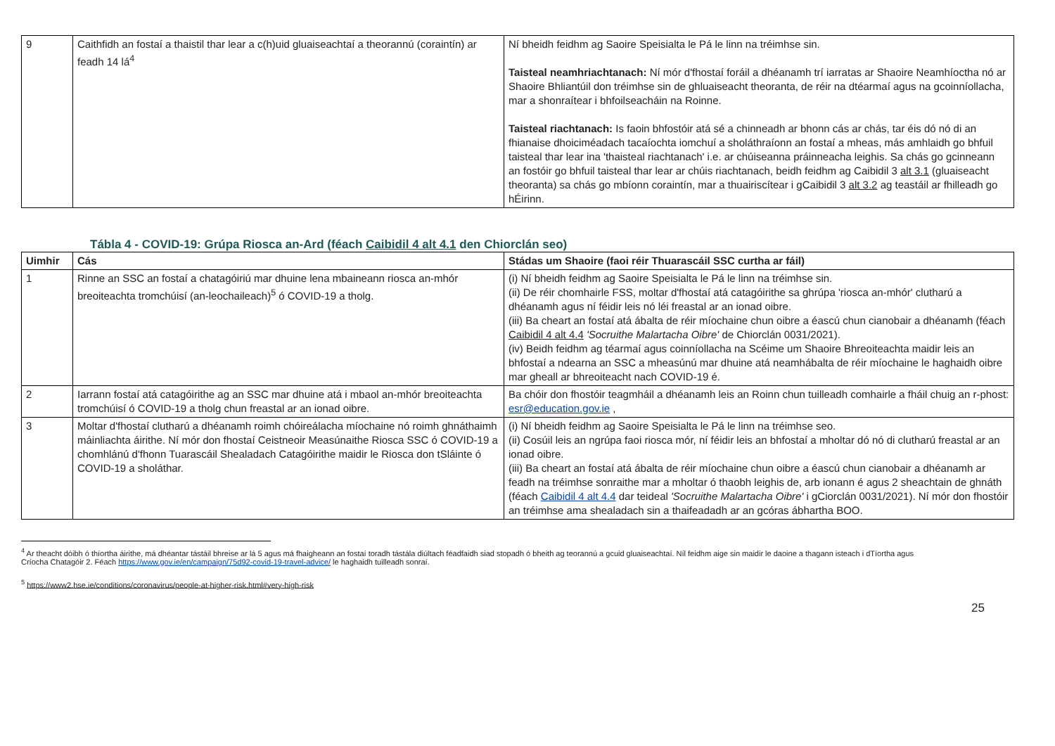| 9 | Caithfidh an fostaí a thaistil thar lear a c(h)uid gluaiseachtaí a theorannú (coraintín) ar feadh 14 lá<sup>4</sup> | Ní bheidh feidhm ag Saoire Speisialta le Pá le linn na tréimhse sin. Taisteal neamhriachtanach: Ní mór d'fhostaí foráil a dhéanamh trí iarratas ar Shaoire Neamhíoctha nó ar Shaoire Bhliantúil don tréimhse sin de ghluaiseacht theoranta, de réir na dtéarmaí agus na gcoinníollacha, mar a shonraítear i bhfoilseacháin na Roinne. Taisteal riachtanach: Is faoin bhfostóir atá sé a chinneadh ar bhonn cás ar chás, tar éis dó nó di an fhianaise dhoiciméadach tacaíochta iomchuí a sholáthraíonn an fostaí a mheas, más amhlaidh go bhfuil taisteal thar lear ina 'thaisteal riachtanach' i.e. ar chúiseanna práinneacha leighis. Sa chás go gcinneann an fostóir go bhfuil taisteal thar lear ar chúis riachtanach, beidh feidhm ag Caibidil 3 alt 3.1 (gluaiseacht theoranta) sa chás go mbíonn coraintín, mar a thuairiscítear i gCaibidil 3 alt 3.2 ag teastáil ar fhilleadh go hÉirinn. |
Tábla 4 - COVID-19: Grúpa Riosca an-Ard (féach Caibidil 4 alt 4.1 den Chiorclán seo)
| Uimhir | Cás | Stádas um Shaoire (faoi réir Thuarascáil SSC curtha ar fáil) |
| --- | --- | --- |
| 1 | Rinne an SSC an fostaí a chatagóiriú mar dhuine lena mbaineann riosca an-mhór breoiteachta tromchúisí (an-leochaileach)<sup>5</sup> ó COVID-19 a tholg. | (i) Ní bheidh feidhm ag Saoire Speisialta le Pá le linn na tréimhse sin. (ii) De réir chomhairle FSS, moltar d'fhostaí atá catagóirithe sa ghrúpa 'riosca an-mhór' clutharú a dhéanamh agus ní féidir leis nó léi freastal ar an ionad oibre. (iii) Ba cheart an fostaí atá ábalta de réir míochaine chun oibre a éascú chun cianobair a dhéanamh (féach Caibidil 4 alt 4.4 'Socruithe Malartacha Oibre' de Chiorclán 0031/2021). (iv) Beidh feidhm ag téarmaí agus coinníollacha na Scéime um Shaoire Bhreoiteachta maidir leis an bhfostaí a ndearna an SSC a mheasúnú mar dhuine atá neamhábalta de réir míochaine le haghaidh oibre mar gheall ar bhreoiteacht nach COVID-19 é. |
| 2 | Iarrann fostaí atá catagóirithe ag an SSC mar dhuine atá i mbaol an-mhór breoiteachta tromchúisí ó COVID-19 a tholg chun freastal ar an ionad oibre. | Ba chóir don fhostóir teagmháil a dhéanamh leis an Roinn chun tuilleadh comhairle a fháil chuig an r-phost: esr@education.gov.ie , |
| 3 | Moltar d'fhostaí clutharú a dhéanamh roimh chóireálacha míochaine nó roimh ghnáthaimh máinliachta áirithe. Ní mór don fhostaí Ceistneoir Measúnaithe Riosca SSC ó COVID-19 a chomhlánú d'fhonn Tuarascáil Shealadach Catagóirithe maidir le Riosca don tSláinte ó COVID-19 a sholáthar. | (i) Ní bheidh feidhm ag Saoire Speisialta le Pá le linn na tréimhse seo. (ii) Cosúil leis an ngrúpa faoi riosca mór, ní féidir leis an bhfostaí a mholtar dó nó di clutharú freastal ar an ionad oibre. (iii) Ba cheart an fostaí atá ábalta de réir míochaine chun oibre a éascú chun cianobair a dhéanamh ar feadh na tréimhse sonraithe mar a mholtar ó thaobh leighis de, arb ionann é agus 2 sheachtain de ghnáth (féach Caibidil 4 alt 4.4 dar teideal 'Socruithe Malartacha Oibre' i gCiorclán 0031/2021). Ní mór don fhostóir an tréimhse ama shealadach sin a thaifeadadh ar an gcóras ábhartha BOO. |
<sup>4</sup> Ar theacht dóibh ó thíortha áirithe, má dhéantar tástáil bhreise ar lá 5 agus má fhaigheann an fostaí toradh tástála diúltach féadfaidh siad stopadh ó bheith ag teorannú a gcuid gluaiseachtaí. Níl feidhm aige sin maidir le daoine a thagann isteach i dTíortha agus Críocha Chatagóir 2. Féach https://www.gov.ie/en/campaign/75d92-covid-19-travel-advice/ le haghaidh tuilleadh sonraí.
<sup>5</sup> https://www2.hse.ie/conditions/coronavirus/people-at-higher-risk.html#very-high-risk
25